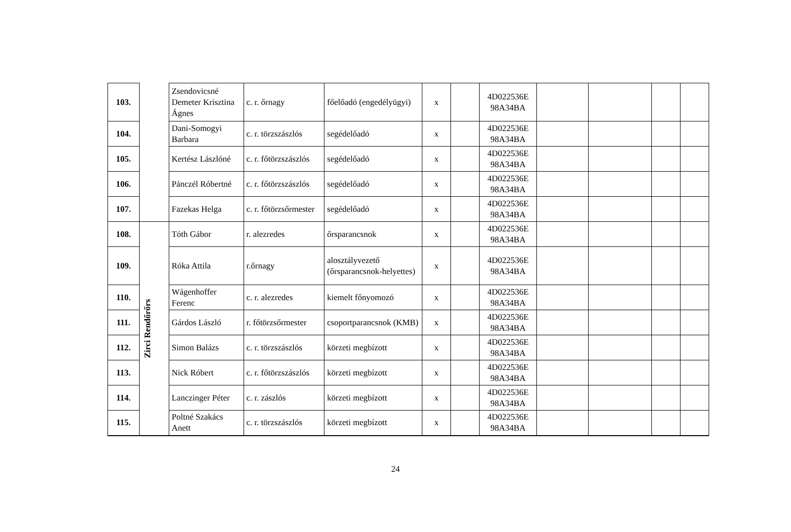| 103. | | Zsendovicsné Demeter Krisztina Ágnes | c. r. őrnagy | főelőadó (engedélyügyi) | x | | 4D022536E 98A34BA | | | | |
| 104. | | Dani-Somogyi Barbara | c. r. törzszászlós | segédelőadó | x | | 4D022536E 98A34BA | | | | |
| 105. | | Kertész Lászlóné | c. r. főtörzszászlós | segédelőadó | x | | 4D022536E 98A34BA | | | | |
| 106. | | Pánczél Róbertné | c. r. főtörzszászlós | segédelőadó | x | | 4D022536E 98A34BA | | | | |
| 107. | | Fazekas Helga | c. r. főtörzsőrmester | segédelőadó | x | | 4D022536E 98A34BA | | | | |
| 108. | Zirci Rendőrőrs | Tóth Gábor | r. alezredes | őrsparancsnok | x | | 4D022536E 98A34BA | | | | |
| 109. | | Róka Attila | r.őrnagy | alosztályvezető (őrsparancsnok-helyettes) | x | | 4D022536E 98A34BA | | | | |
| 110. | | Wágenhoffer Ferenc | c. r. alezredes | kiemelt főnyomozó | x | | 4D022536E 98A34BA | | | | |
| 111. | | Gárdos László | r. főtörzsőrmester | csoportparancsnok (KMB) | x | | 4D022536E 98A34BA | | | | |
| 112. | | Simon Balázs | c. r. törzszászlós | körzeti megbízott | x | | 4D022536E 98A34BA | | | | |
| 113. | | Nick Róbert | c. r. főtörzszászlós | körzeti megbízott | x | | 4D022536E 98A34BA | | | | |
| 114. | | Lanczinger Péter | c. r. zászlós | körzeti megbízott | x | | 4D022536E 98A34BA | | | | |
| 115. | | Poltné Szakács Anett | c. r. törzszászlós | körzeti megbízott | x | | 4D022536E 98A34BA | | | | |
24